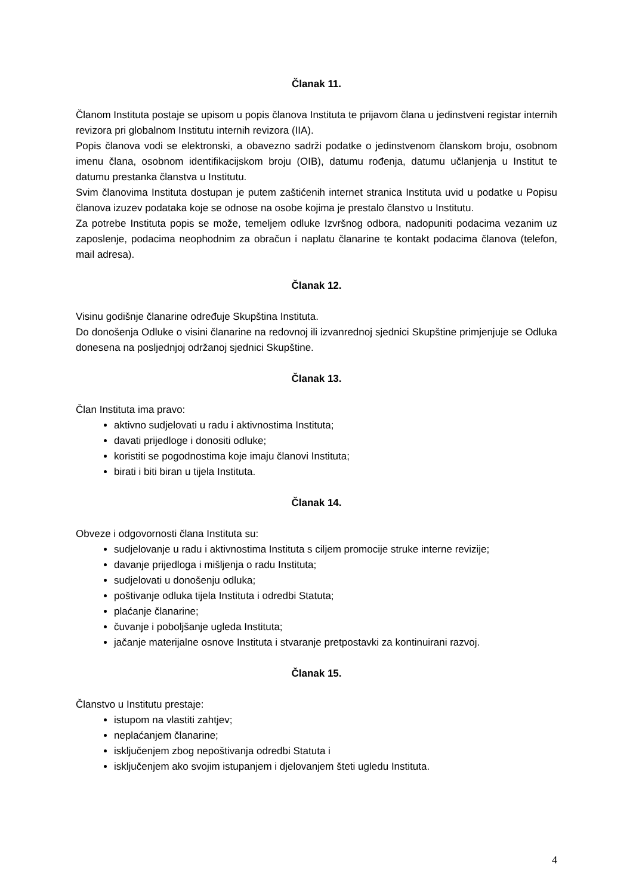Članak 11.
Članom Instituta postaje se upisom u popis članova Instituta te prijavom člana u jedinstveni registar internih revizora pri globalnom Institutu internih revizora (IIA).
Popis članova vodi se elektronski, a obavezno sadrži podatke o jedinstvenom članskom broju, osobnom imenu člana, osobnom identifikacijskom broju (OIB), datumu rođenja, datumu učlanjenja u Institut te datumu prestanka članstva u Institutu.
Svim članovima Instituta dostupan je putem zaštićenih internet stranica Instituta uvid u podatke u Popisu članova izuzev podataka koje se odnose na osobe kojima je prestalo članstvo u Institutu.
Za potrebe Instituta popis se može, temeljem odluke Izvršnog odbora, nadopuniti podacima vezanim uz zaposlenje, podacima neophodnim za obračun i naplatu članarine te kontakt podacima članova (telefon, mail adresa).
Članak 12.
Visinu godišnje članarine određuje Skupština Instituta.
Do donošenja Odluke o visini članarine na redovnoj ili izvanrednoj sjednici Skupštine primjenjuje se Odluka donesena na posljednjoj održanoj sjednici Skupštine.
Članak 13.
Član Instituta ima pravo:
aktivno sudjelovati u radu i aktivnostima Instituta;
davati prijedloge i donositi odluke;
koristiti se pogodnostima koje imaju članovi Instituta;
birati i biti biran u tijela Instituta.
Članak 14.
Obveze i odgovornosti člana Instituta su:
sudjelovanje u radu i aktivnostima Instituta s ciljem promocije struke interne revizije;
davanje prijedloga i mišljenja o radu Instituta;
sudjelovati u donošenju odluka;
poštivanje odluka tijela Instituta i odredbi Statuta;
plaćanje članarine;
čuvanje i poboljšanje ugleda Instituta;
jačanje materijalne osnove Instituta i stvaranje pretpostavki za kontinuirani razvoj.
Članak 15.
Članstvo u Institutu prestaje:
istupom na vlastiti zahtjev;
neplaćanjem članarine;
isključenjem zbog nepoštivanja odredbi Statuta i
isključenjem ako svojim istupanjem i djelovanjem šteti ugledu Instituta.
4